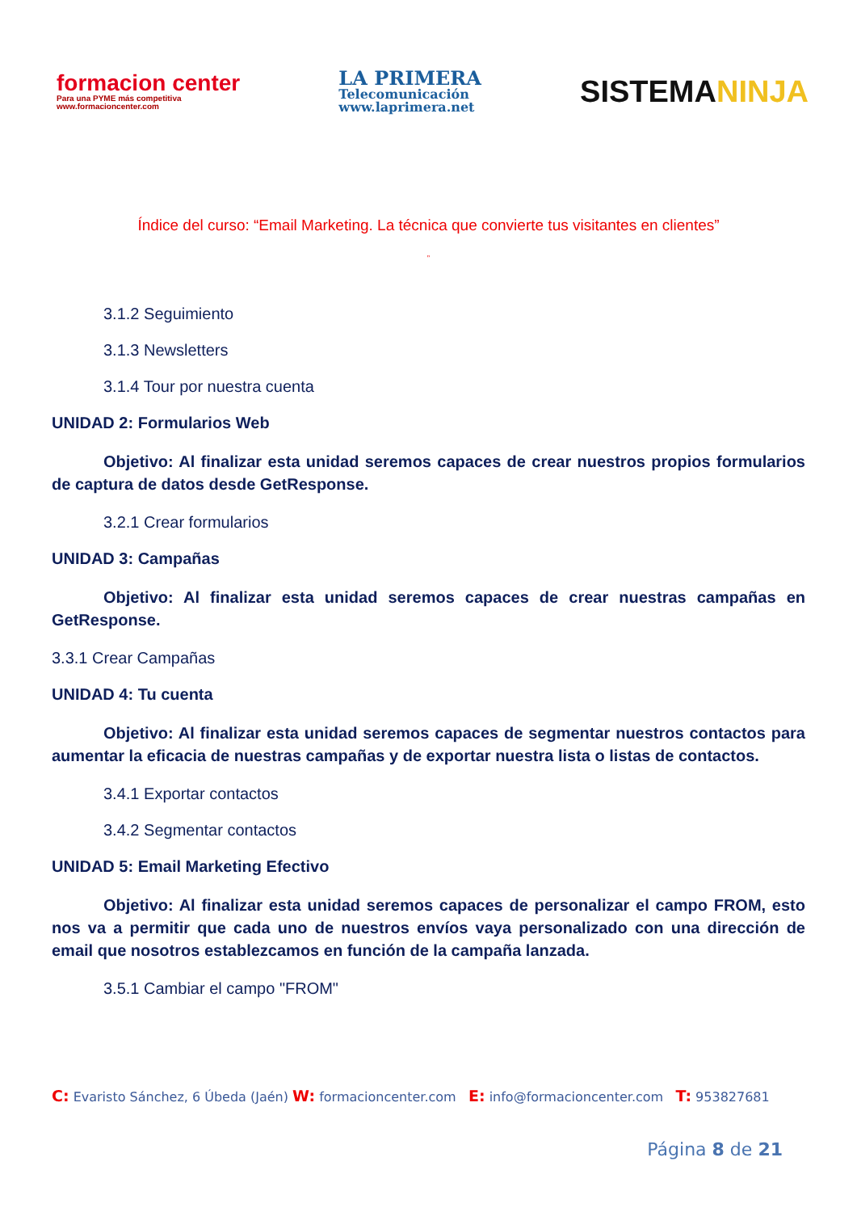formacion center
Para una PYME más competitiva
www.formacioncenter.com
LA PRIMERA
Telecomunicación
www.laprimera.net
SISTEMANINJA
Índice del curso: “Email Marketing. La técnica que convierte tus visitantes en clientes”
”
3.1.2 Seguimiento
3.1.3 Newsletters
3.1.4 Tour por nuestra cuenta
UNIDAD 2: Formularios Web
Objetivo: Al finalizar esta unidad seremos capaces de crear nuestros propios formularios de captura de datos desde GetResponse.
3.2.1 Crear formularios
UNIDAD 3: Campañas
Objetivo: Al finalizar esta unidad seremos capaces de crear nuestras campañas en GetResponse.
3.3.1 Crear Campañas
UNIDAD 4: Tu cuenta
Objetivo: Al finalizar esta unidad seremos capaces de segmentar nuestros contactos para aumentar la eficacia de nuestras campañas y de exportar nuestra lista o listas de contactos.
3.4.1 Exportar contactos
3.4.2 Segmentar contactos
UNIDAD 5: Email Marketing Efectivo
Objetivo: Al finalizar esta unidad seremos capaces de personalizar el campo FROM, esto nos va a permitir que cada uno de nuestros envíos vaya personalizado con una dirección de email que nosotros establezcamos en función de la campaña lanzada.
3.5.1 Cambiar el campo "FROM"
C: Evaristo Sánchez, 6 Úbeda (Jaén) W: formacioncenter.com E: info@formacioncenter.com T: 953827681
Página 8 de 21